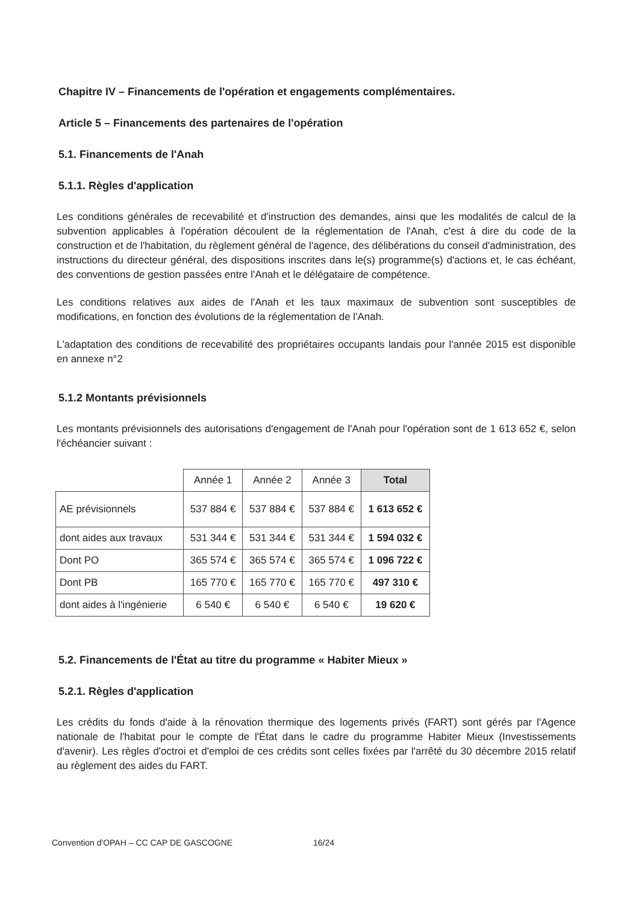Chapitre IV – Financements de l'opération et engagements complémentaires.
Article 5 – Financements des partenaires de l'opération
5.1. Financements de l'Anah
5.1.1. Règles d'application
Les conditions générales de recevabilité et d'instruction des demandes, ainsi que les modalités de calcul de la subvention applicables à l'opération découlent de la réglementation de l'Anah, c'est à dire du code de la construction et de l'habitation, du règlement général de l'agence, des délibérations du conseil d'administration, des instructions du directeur général, des dispositions inscrites dans le(s) programme(s) d'actions et, le cas échéant, des conventions de gestion passées entre l'Anah et le délégataire de compétence.
Les conditions relatives aux aides de l'Anah et les taux maximaux de subvention sont susceptibles de modifications, en fonction des évolutions de la réglementation de l'Anah.
L'adaptation des conditions de recevabilité des propriétaires occupants landais pour l'année 2015 est disponible en annexe n°2
5.1.2 Montants prévisionnels
Les montants prévisionnels des autorisations d'engagement de l'Anah pour l'opération sont de 1 613 652 €, selon l'échéancier suivant :
| | Année 1 | Année 2 | Année 3 | Total |
| --- | --- | --- | --- | --- |
| AE prévisionnels | 537 884 € | 537 884 € | 537 884 € | 1 613 652 € |
| dont aides aux travaux | 531 344 € | 531 344 € | 531 344 € | 1 594 032 € |
| Dont PO | 365 574 € | 365 574 € | 365 574 € | 1 096 722 € |
| Dont PB | 165 770 € | 165 770 € | 165 770 € | 497 310 € |
| dont aides à l'ingénierie | 6 540 € | 6 540 € | 6 540 € | 19 620 € |
5.2. Financements de l'État au titre du programme « Habiter Mieux »
5.2.1. Règles d'application
Les crédits du fonds d'aide à la rénovation thermique des logements privés (FART) sont gérés par l'Agence nationale de l'habitat pour le compte de l'État dans le cadre du programme Habiter Mieux (Investissements d'avenir). Les règles d'octroi et d'emploi de ces crédits sont celles fixées par l'arrêté du 30 décembre 2015 relatif au règlement des aides du FART.
Convention d'OPAH – CC CAP DE GASCOGNE 16/24